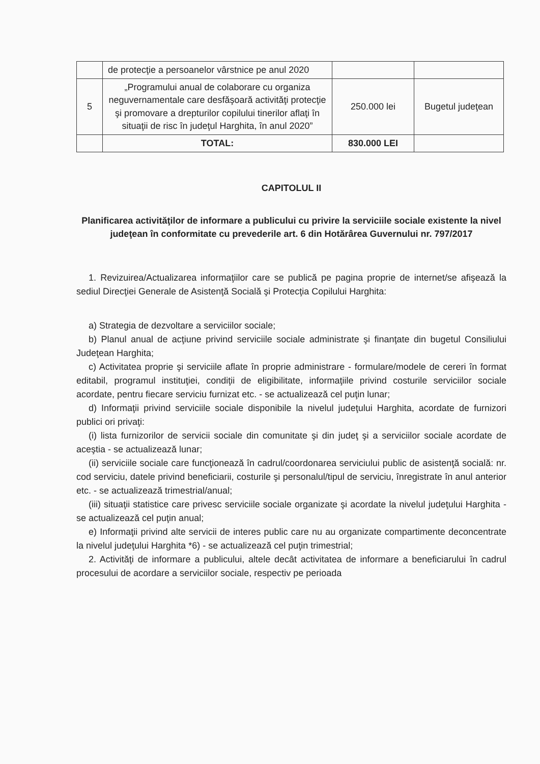| | de protecţie a persoanelor vârstnice pe anul 2020 | | |
| 5 | „Programului anual de colaborare cu organiza neguvernamentale care desfăşoară activităţi protecţie şi promovare a drepturilor copilului tinerilor aflaţi în situaţii de risc în judeţul Harghita, în anul 2020” | 250.000 lei | Bugetul judeţean |
| | TOTAL: | 830.000 LEI | |
CAPITOLUL II
Planificarea activităţilor de informare a publicului cu privire la serviciile sociale existente la nivel judeţean în conformitate cu prevederile art. 6 din Hotărârea Guvernului nr. 797/2017
1. Revizuirea/Actualizarea informaţiilor care se publică pe pagina proprie de internet/se afişează la sediul Direcţiei Generale de Asistenţă Socială şi Protecţia Copilului Harghita:
a) Strategia de dezvoltare a serviciilor sociale;
b) Planul anual de acţiune privind serviciile sociale administrate şi finanţate din bugetul Consiliului Judeţean Harghita;
c) Activitatea proprie şi serviciile aflate în proprie administrare - formulare/modele de cereri în format editabil, programul instituţiei, condiţii de eligibilitate, informaţiile privind costurile serviciilor sociale acordate, pentru fiecare serviciu furnizat etc. - se actualizează cel puţin lunar;
d) Informaţii privind serviciile sociale disponibile la nivelul judeţului Harghita, acordate de furnizori publici ori privaţi:
(i) lista furnizorilor de servicii sociale din comunitate şi din judeţ şi a serviciilor sociale acordate de aceştia - se actualizează lunar;
(ii) serviciile sociale care funcţionează în cadrul/coordonarea serviciului public de asistenţă socială: nr. cod serviciu, datele privind beneficiarii, costurile şi personalul/tipul de serviciu, înregistrate în anul anterior etc. - se actualizează trimestrial/anual;
(iii) situaţii statistice care privesc serviciile sociale organizate şi acordate la nivelul judeţului Harghita - se actualizează cel puţin anual;
e) Informaţii privind alte servicii de interes public care nu au organizate compartimente deconcentrate la nivelul judeţului Harghita *6) - se actualizează cel puţin trimestrial;
2. Activităţi de informare a publicului, altele decât activitatea de informare a beneficiarului în cadrul procesului de acordare a serviciilor sociale, respectiv pe perioada